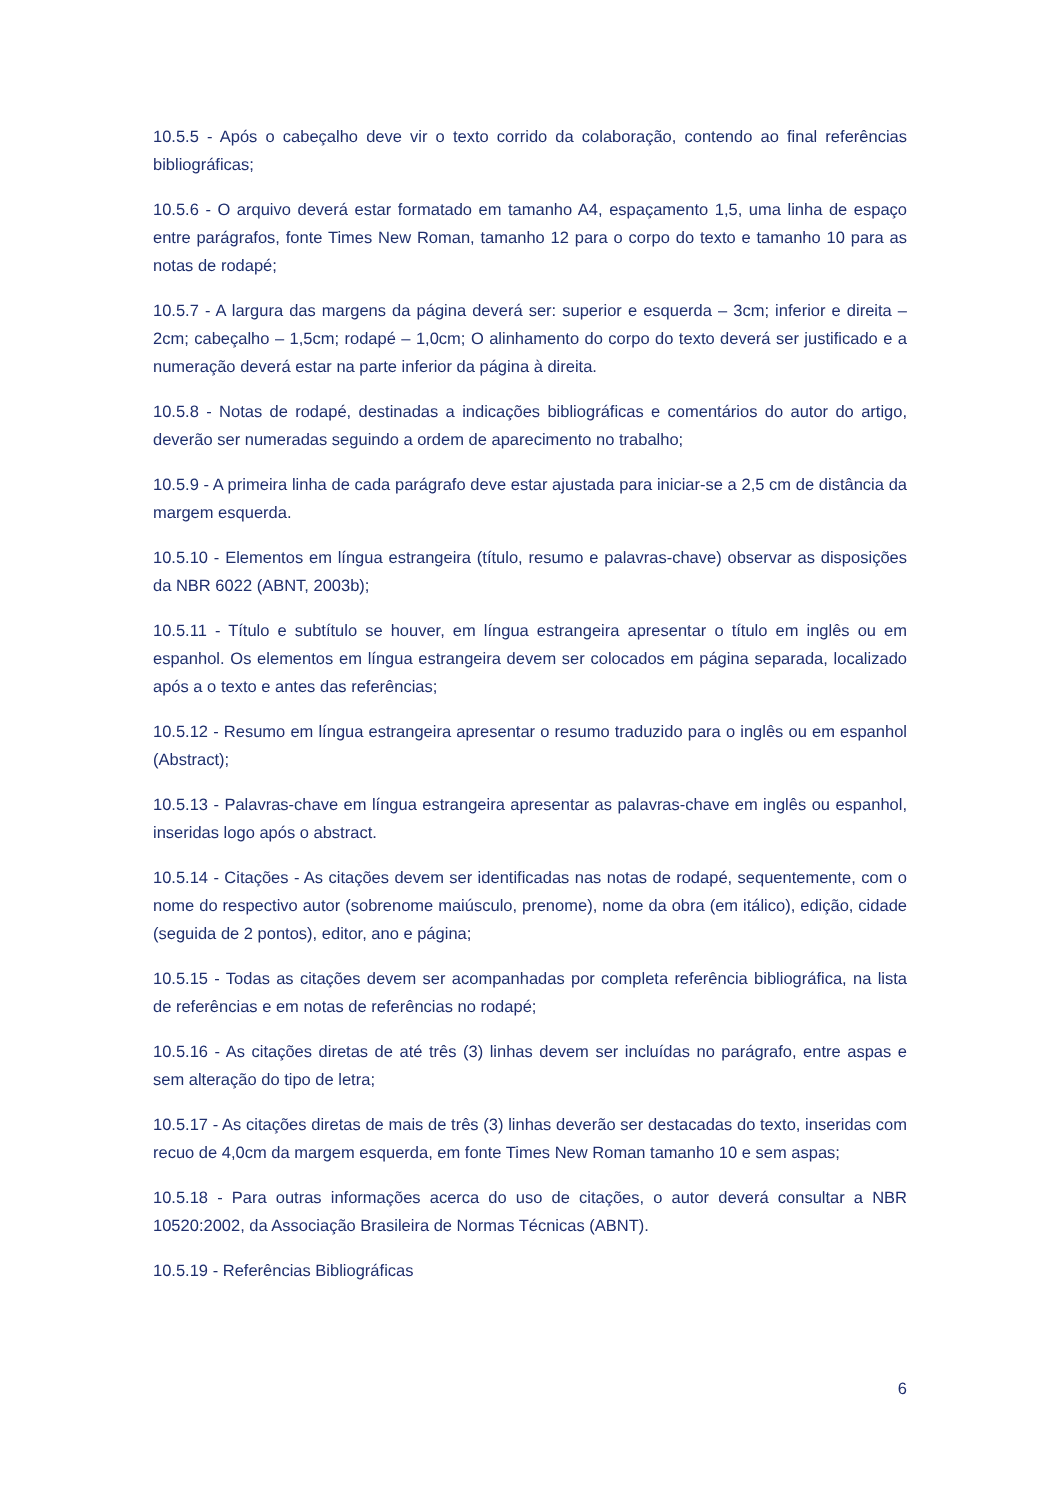10.5.5 - Após o cabeçalho deve vir o texto corrido da colaboração, contendo ao final referências bibliográficas;
10.5.6 - O arquivo deverá estar formatado em tamanho A4, espaçamento 1,5, uma linha de espaço entre parágrafos, fonte Times New Roman, tamanho 12 para o corpo do texto e tamanho 10 para as notas de rodapé;
10.5.7 - A largura das margens da página deverá ser: superior e esquerda – 3cm; inferior e direita – 2cm; cabeçalho – 1,5cm; rodapé – 1,0cm; O alinhamento do corpo do texto deverá ser justificado e a numeração deverá estar na parte inferior da página à direita.
10.5.8 - Notas de rodapé, destinadas a indicações bibliográficas e comentários do autor do artigo, deverão ser numeradas seguindo a ordem de aparecimento no trabalho;
10.5.9 - A primeira linha de cada parágrafo deve estar ajustada para iniciar-se a 2,5 cm de distância da margem esquerda.
10.5.10 - Elementos em língua estrangeira (título, resumo e palavras-chave) observar as disposições da NBR 6022 (ABNT, 2003b);
10.5.11 - Título e subtítulo se houver, em língua estrangeira apresentar o título em inglês ou em espanhol. Os elementos em língua estrangeira devem ser colocados em página separada, localizado após a o texto e antes das referências;
10.5.12 - Resumo em língua estrangeira apresentar o resumo traduzido para o inglês ou em espanhol (Abstract);
10.5.13 - Palavras-chave em língua estrangeira apresentar as palavras-chave em inglês ou espanhol, inseridas logo após o abstract.
10.5.14 - Citações - As citações devem ser identificadas nas notas de rodapé, sequentemente, com o nome do respectivo autor (sobrenome maiúsculo, prenome), nome da obra (em itálico), edição, cidade (seguida de 2 pontos), editor, ano e página;
10.5.15 - Todas as citações devem ser acompanhadas por completa referência bibliográfica, na lista de referências e em notas de referências no rodapé;
10.5.16 - As citações diretas de até três (3) linhas devem ser incluídas no parágrafo, entre aspas e sem alteração do tipo de letra;
10.5.17 - As citações diretas de mais de três (3) linhas deverão ser destacadas do texto, inseridas com recuo de 4,0cm da margem esquerda, em fonte Times New Roman tamanho 10 e sem aspas;
10.5.18 - Para outras informações acerca do uso de citações, o autor deverá consultar a NBR 10520:2002, da Associação Brasileira de Normas Técnicas (ABNT).
10.5.19 - Referências Bibliográficas
6